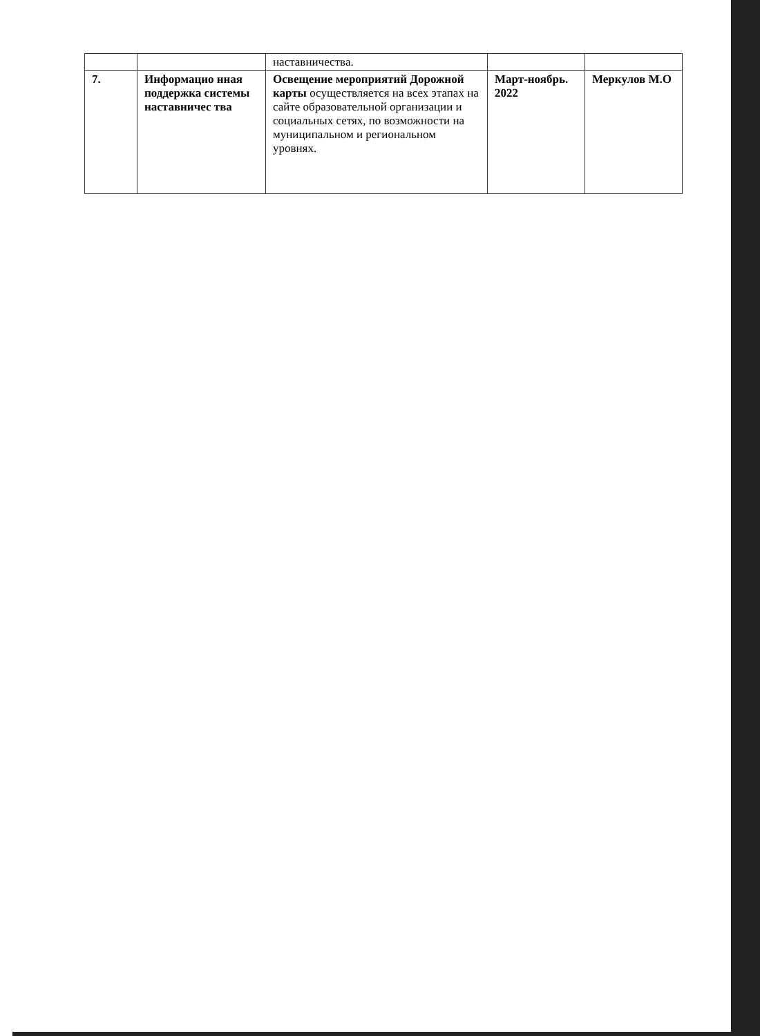| | | наставничества. | | |
| 7. | Информацио нная поддержка системы наставничес тва | Освещение мероприятий Дорожной карты осуществляется на всех этапах на сайте образовательной организации и социальных сетях, по возможности на муниципальном и региональном уровнях. | Март-ноябрь. 2022 | Меркулов М.О |